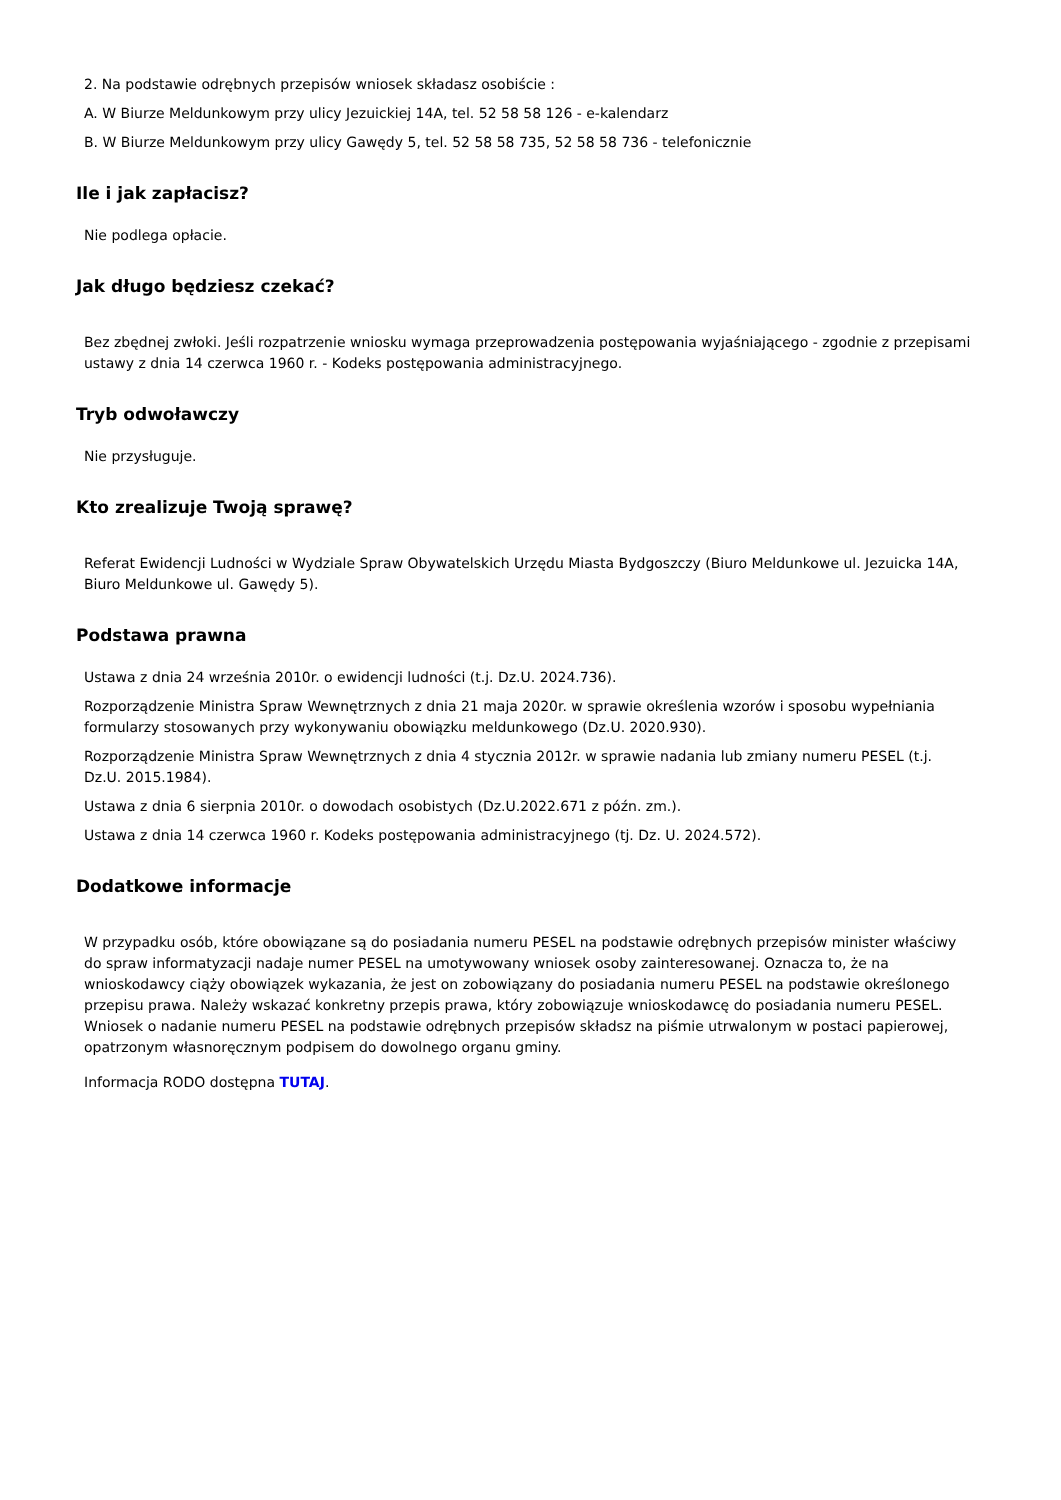2. Na podstawie odrębnych przepisów wniosek składasz osobiście :
A. W Biurze Meldunkowym przy ulicy Jezuickiej 14A, tel. 52 58 58 126 - e-kalendarz
B. W Biurze Meldunkowym przy ulicy Gawędy 5, tel. 52 58 58 735, 52 58 58 736 - telefonicznie
Ile i jak zapłacisz?
Nie podlega opłacie.
Jak długo będziesz czekać?
Bez zbędnej zwłoki. Jeśli rozpatrzenie wniosku wymaga przeprowadzenia postępowania wyjaśniającego - zgodnie z przepisami ustawy z dnia 14 czerwca 1960 r. - Kodeks postępowania administracyjnego.
Tryb odwoławczy
Nie przysługuje.
Kto zrealizuje Twoją sprawę?
Referat Ewidencji Ludności w Wydziale Spraw Obywatelskich Urzędu Miasta Bydgoszczy (Biuro Meldunkowe ul. Jezuicka 14A, Biuro Meldunkowe ul. Gawędy 5).
Podstawa prawna
Ustawa z dnia 24 września 2010r. o ewidencji ludności (t.j. Dz.U. 2024.736).
Rozporządzenie Ministra Spraw Wewnętrznych z dnia 21 maja 2020r. w sprawie określenia wzorów i sposobu wypełniania formularzy stosowanych przy wykonywaniu obowiązku meldunkowego (Dz.U. 2020.930).
Rozporządzenie Ministra Spraw Wewnętrznych z dnia 4 stycznia 2012r. w sprawie nadania lub zmiany numeru PESEL (t.j. Dz.U. 2015.1984).
Ustawa z dnia 6 sierpnia 2010r. o dowodach osobistych (Dz.U.2022.671 z późn. zm.).
Ustawa z dnia 14 czerwca 1960 r. Kodeks postępowania administracyjnego (tj. Dz. U. 2024.572).
Dodatkowe informacje
W przypadku osób, które obowiązane są do posiadania numeru PESEL na podstawie odrębnych przepisów minister właściwy do spraw informatyzacji nadaje numer PESEL na umotywowany wniosek osoby zainteresowanej. Oznacza to, że na wnioskodawcy ciąży obowiązek wykazania, że jest on zobowiązany do posiadania numeru PESEL na podstawie określonego przepisu prawa. Należy wskazać konkretny przepis prawa, który zobowiązuje wnioskodawcę do posiadania numeru PESEL. Wniosek o nadanie numeru PESEL na podstawie odrębnych przepisów składsz na piśmie utrwalonym w postaci papierowej, opatrzonym własnoręcznym podpisem do dowolnego organu gminy.
Informacja RODO dostępna TUTAJ.